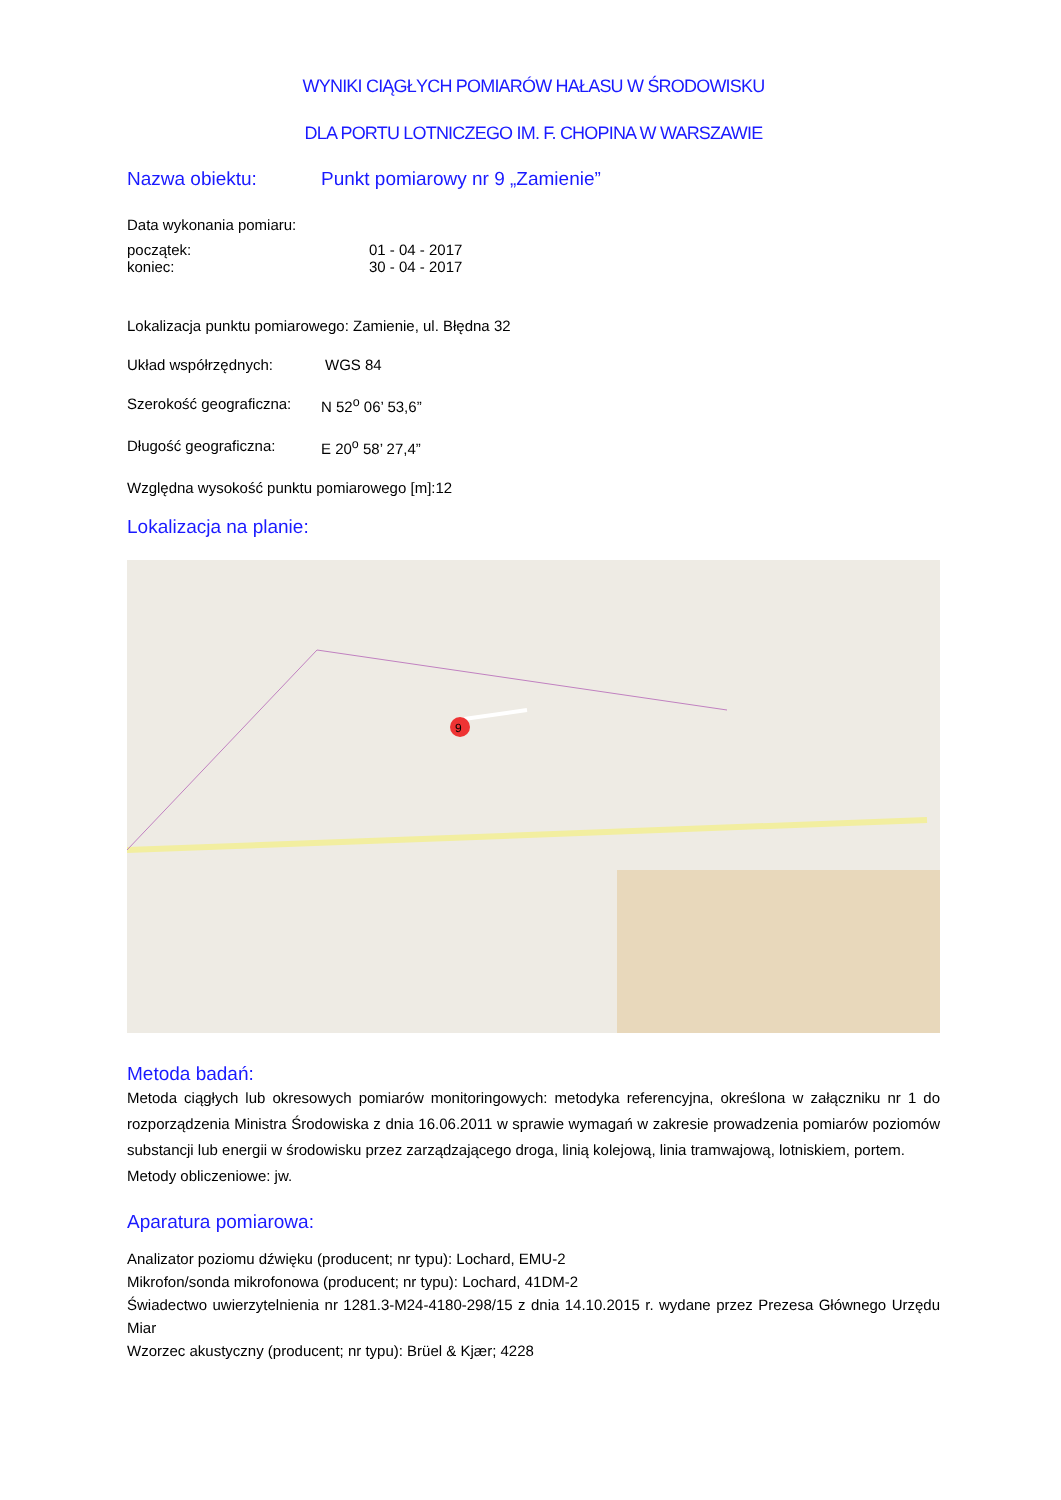WYNIKI CIĄGŁYCH POMIARÓW HAŁASU W ŚRODOWISKU
DLA PORTU LOTNICZEGO IM. F. CHOPINA W WARSZAWIE
Nazwa obiektu: Punkt pomiarowy nr 9 „Zamienie”
Data wykonania pomiaru:
początek: 01 - 04 - 2017
koniec: 30 - 04 - 2017
Lokalizacja punktu pomiarowego: Zamienie, ul. Błędna 32
Układ współrzędnych: WGS 84
Szerokość geograficzna: N 52<sup>o</sup> 06’ 53,6”
Długość geograficzna: E 20<sup>o</sup> 58’ 27,4”
Względna wysokość punktu pomiarowego [m]:12
Lokalizacja na planie:
9
Metoda badań:
Metoda ciągłych lub okresowych pomiarów monitoringowych: metodyka referencyjna, określona w załączniku nr 1 do rozporządzenia Ministra Środowiska z dnia 16.06.2011 w sprawie wymagań w zakresie prowadzenia pomiarów poziomów substancji lub energii w środowisku przez zarządzającego droga, linią kolejową, linia tramwajową, lotniskiem, portem.
Metody obliczeniowe: jw.
Aparatura pomiarowa:
Analizator poziomu dźwięku (producent; nr typu): Lochard, EMU-2
Mikrofon/sonda mikrofonowa (producent; nr typu): Lochard, 41DM-2
Świadectwo uwierzytelnienia nr 1281.3-M24-4180-298/15 z dnia 14.10.2015 r. wydane przez Prezesa Głównego Urzędu Miar
Wzorzec akustyczny (producent; nr typu): Brüel & Kjær; 4228